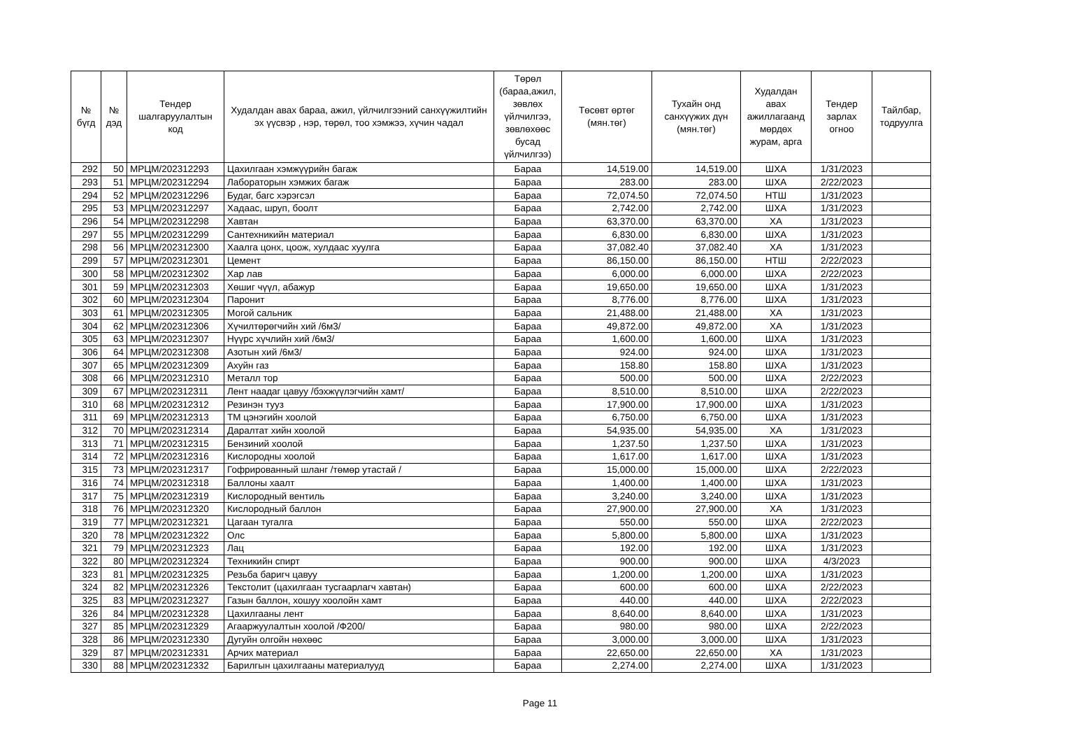| № бүгд | № дэд | Тендер шалгаруулалтын код | Худалдан авах бараа, ажил, үйлчилгээний санхүүжилтийн эх үүсвэр , нэр, төрөл, тоо хэмжээ, хүчин чадал | Төрөл (бараа,ажил, зөвлөх үйлчилгээ, зөвлөхөөс бусад үйлчилгээ) | Төсөвт өртөг (мян.төг) | Тухайн онд санхүүжих дүн (мян.төг) | Худалдан авах ажиллагаанд мөрдөх журам, арга | Тендер зарлах огноо | Тайлбар, тодруулга |
| --- | --- | --- | --- | --- | --- | --- | --- | --- | --- |
| 292 | 50 | МРЦМ/202312293 | Цахилгаан хэмжүүрийн багаж | Бараа | 14,519.00 | 14,519.00 | ШХА | 1/31/2023 | |
| 293 | 51 | МРЦМ/202312294 | Лабораторын хэмжих багаж | Бараа | 283.00 | 283.00 | ШХА | 2/22/2023 | |
| 294 | 52 | МРЦМ/202312296 | Будаг, багс хэрэгсэл | Бараа | 72,074.50 | 72,074.50 | НТШ | 1/31/2023 | |
| 295 | 53 | МРЦМ/202312297 | Хадаас, шруп, боолт | Бараа | 2,742.00 | 2,742.00 | ШХА | 1/31/2023 | |
| 296 | 54 | МРЦМ/202312298 | Хавтан | Бараа | 63,370.00 | 63,370.00 | ХА | 1/31/2023 | |
| 297 | 55 | МРЦМ/202312299 | Сантехникийн материал | Бараа | 6,830.00 | 6,830.00 | ШХА | 1/31/2023 | |
| 298 | 56 | МРЦМ/202312300 | Хаалга цонх, цоож, хулдаас хуулга | Бараа | 37,082.40 | 37,082.40 | ХА | 1/31/2023 | |
| 299 | 57 | МРЦМ/202312301 | Цемент | Бараа | 86,150.00 | 86,150.00 | НТШ | 2/22/2023 | |
| 300 | 58 | МРЦМ/202312302 | Хар лав | Бараа | 6,000.00 | 6,000.00 | ШХА | 2/22/2023 | |
| 301 | 59 | МРЦМ/202312303 | Хөшиг чүүл, абажур | Бараа | 19,650.00 | 19,650.00 | ШХА | 1/31/2023 | |
| 302 | 60 | МРЦМ/202312304 | Паронит | Бараа | 8,776.00 | 8,776.00 | ШХА | 1/31/2023 | |
| 303 | 61 | МРЦМ/202312305 | Могой сальник | Бараа | 21,488.00 | 21,488.00 | ХА | 1/31/2023 | |
| 304 | 62 | МРЦМ/202312306 | Хүчилтөрөгчийн хий /6м3/ | Бараа | 49,872.00 | 49,872.00 | ХА | 1/31/2023 | |
| 305 | 63 | МРЦМ/202312307 | Нүүрс хүчлийн хий /6м3/ | Бараа | 1,600.00 | 1,600.00 | ШХА | 1/31/2023 | |
| 306 | 64 | МРЦМ/202312308 | Азотын хий /6м3/ | Бараа | 924.00 | 924.00 | ШХА | 1/31/2023 | |
| 307 | 65 | МРЦМ/202312309 | Ахуйн газ | Бараа | 158.80 | 158.80 | ШХА | 1/31/2023 | |
| 308 | 66 | МРЦМ/202312310 | Металл тор | Бараа | 500.00 | 500.00 | ШХА | 2/22/2023 | |
| 309 | 67 | МРЦМ/202312311 | Лент наадаг цавуу /бэхжүүлэгчийн хамт/ | Бараа | 8,510.00 | 8,510.00 | ШХА | 2/22/2023 | |
| 310 | 68 | МРЦМ/202312312 | Резинэн тууз | Бараа | 17,900.00 | 17,900.00 | ШХА | 1/31/2023 | |
| 311 | 69 | МРЦМ/202312313 | ТМ цэнэгийн хоолой | Бараа | 6,750.00 | 6,750.00 | ШХА | 1/31/2023 | |
| 312 | 70 | МРЦМ/202312314 | Даралтат хийн хоолой | Бараа | 54,935.00 | 54,935.00 | ХА | 1/31/2023 | |
| 313 | 71 | МРЦМ/202312315 | Бензиний хоолой | Бараа | 1,237.50 | 1,237.50 | ШХА | 1/31/2023 | |
| 314 | 72 | МРЦМ/202312316 | Кислородны хоолой | Бараа | 1,617.00 | 1,617.00 | ШХА | 1/31/2023 | |
| 315 | 73 | МРЦМ/202312317 | Гофрированный шланг /төмөр утастай / | Бараа | 15,000.00 | 15,000.00 | ШХА | 2/22/2023 | |
| 316 | 74 | МРЦМ/202312318 | Баллоны хаалт | Бараа | 1,400.00 | 1,400.00 | ШХА | 1/31/2023 | |
| 317 | 75 | МРЦМ/202312319 | Кислородный вентиль | Бараа | 3,240.00 | 3,240.00 | ШХА | 1/31/2023 | |
| 318 | 76 | МРЦМ/202312320 | Кислородный баллон | Бараа | 27,900.00 | 27,900.00 | ХА | 1/31/2023 | |
| 319 | 77 | МРЦМ/202312321 | Цагаан тугалга | Бараа | 550.00 | 550.00 | ШХА | 2/22/2023 | |
| 320 | 78 | МРЦМ/202312322 | Олс | Бараа | 5,800.00 | 5,800.00 | ШХА | 1/31/2023 | |
| 321 | 79 | МРЦМ/202312323 | Лац | Бараа | 192.00 | 192.00 | ШХА | 1/31/2023 | |
| 322 | 80 | МРЦМ/202312324 | Техникийн спирт | Бараа | 900.00 | 900.00 | ШХА | 4/3/2023 | |
| 323 | 81 | МРЦМ/202312325 | Резьба баригч цавуу | Бараа | 1,200.00 | 1,200.00 | ШХА | 1/31/2023 | |
| 324 | 82 | МРЦМ/202312326 | Текстолит (цахилгаан тусгаарлагч хавтан) | Бараа | 600.00 | 600.00 | ШХА | 2/22/2023 | |
| 325 | 83 | МРЦМ/202312327 | Газын баллон, хошуу хоолойн хамт | Бараа | 440.00 | 440.00 | ШХА | 2/22/2023 | |
| 326 | 84 | МРЦМ/202312328 | Цахилгааны лент | Бараа | 8,640.00 | 8,640.00 | ШХА | 1/31/2023 | |
| 327 | 85 | МРЦМ/202312329 | Агааржуулалтын хоолой /Ф200/ | Бараа | 980.00 | 980.00 | ШХА | 2/22/2023 | |
| 328 | 86 | МРЦМ/202312330 | Дугуйн олгойн нөхөөс | Бараа | 3,000.00 | 3,000.00 | ШХА | 1/31/2023 | |
| 329 | 87 | МРЦМ/202312331 | Арчих материал | Бараа | 22,650.00 | 22,650.00 | ХА | 1/31/2023 | |
| 330 | 88 | МРЦМ/202312332 | Барилгын цахилгааны материалууд | Бараа | 2,274.00 | 2,274.00 | ШХА | 1/31/2023 | |
Page 11